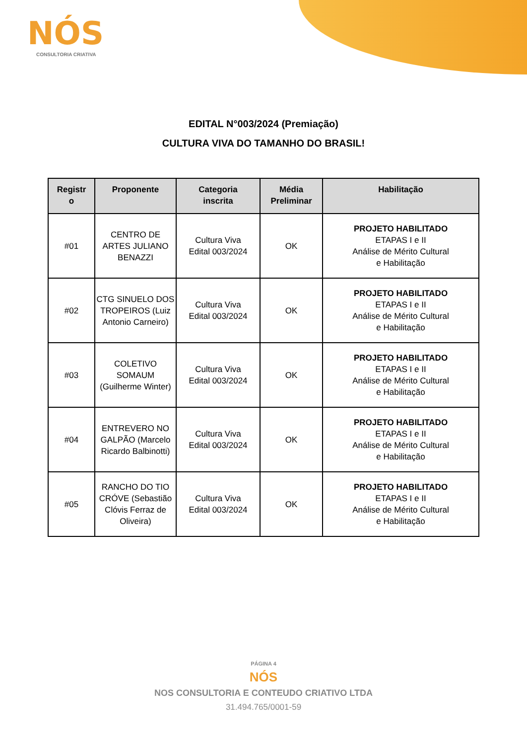NÓS
CONSULTORIA CRIATIVA
EDITAL N°003/2024 (Premiação)
CULTURA VIVA DO TAMANHO DO BRASIL!
| Registr o | Proponente | Categoria inscrita | Média Preliminar | Habilitação |
| --- | --- | --- | --- | --- |
| #01 | CENTRO DE ARTES JULIANO BENAZZI | Cultura Viva Edital 003/2024 | OK | PROJETO HABILITADO ETAPAS I e II Análise de Mérito Cultural e Habilitação |
| #02 | CTG SINUELO DOS TROPEIROS (Luiz Antonio Carneiro) | Cultura Viva Edital 003/2024 | OK | PROJETO HABILITADO ETAPAS I e II Análise de Mérito Cultural e Habilitação |
| #03 | COLETIVO SOMAUM (Guilherme Winter) | Cultura Viva Edital 003/2024 | OK | PROJETO HABILITADO ETAPAS I e II Análise de Mérito Cultural e Habilitação |
| #04 | ENTREVERO NO GALPÃO (Marcelo Ricardo Balbinotti) | Cultura Viva Edital 003/2024 | OK | PROJETO HABILITADO ETAPAS I e II Análise de Mérito Cultural e Habilitação |
| #05 | RANCHO DO TIO CRÓVE (Sebastião Clóvis Ferraz de Oliveira) | Cultura Viva Edital 003/2024 | OK | PROJETO HABILITADO ETAPAS I e II Análise de Mérito Cultural e Habilitação |
PÁGINA 4
NÓS
NOS CONSULTORIA E CONTEUDO CRIATIVO LTDA
31.494.765/0001-59